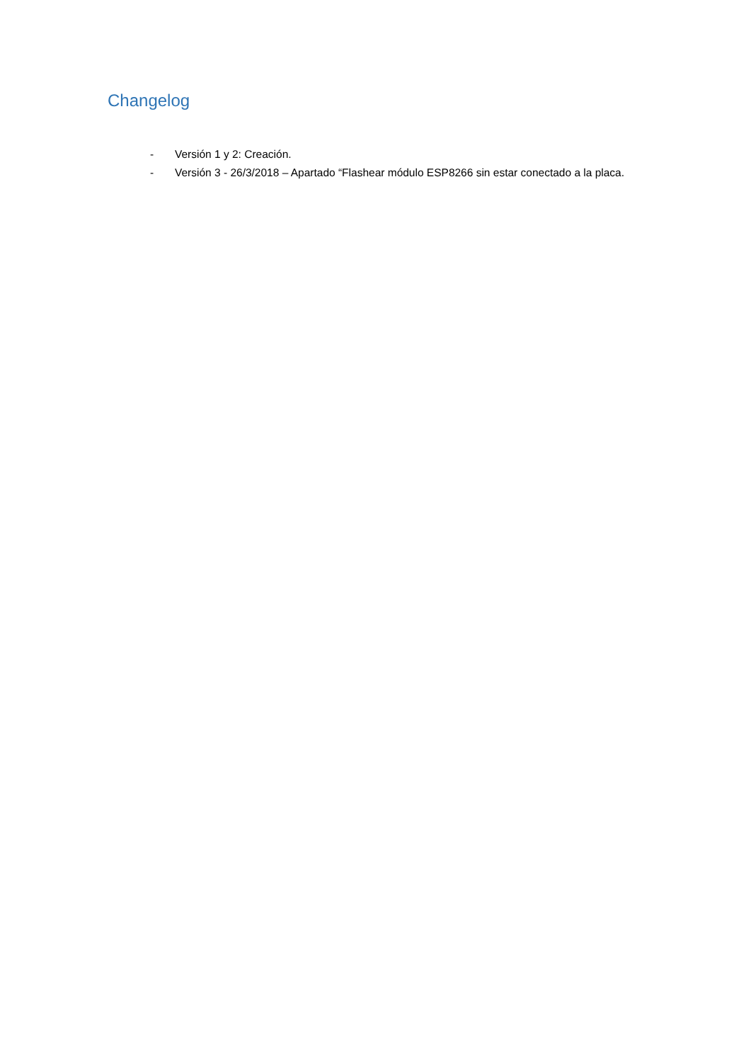Changelog
- Versión 1 y 2: Creación.
- Versión 3 - 26/3/2018 – Apartado “Flashear módulo ESP8266 sin estar conectado a la placa.